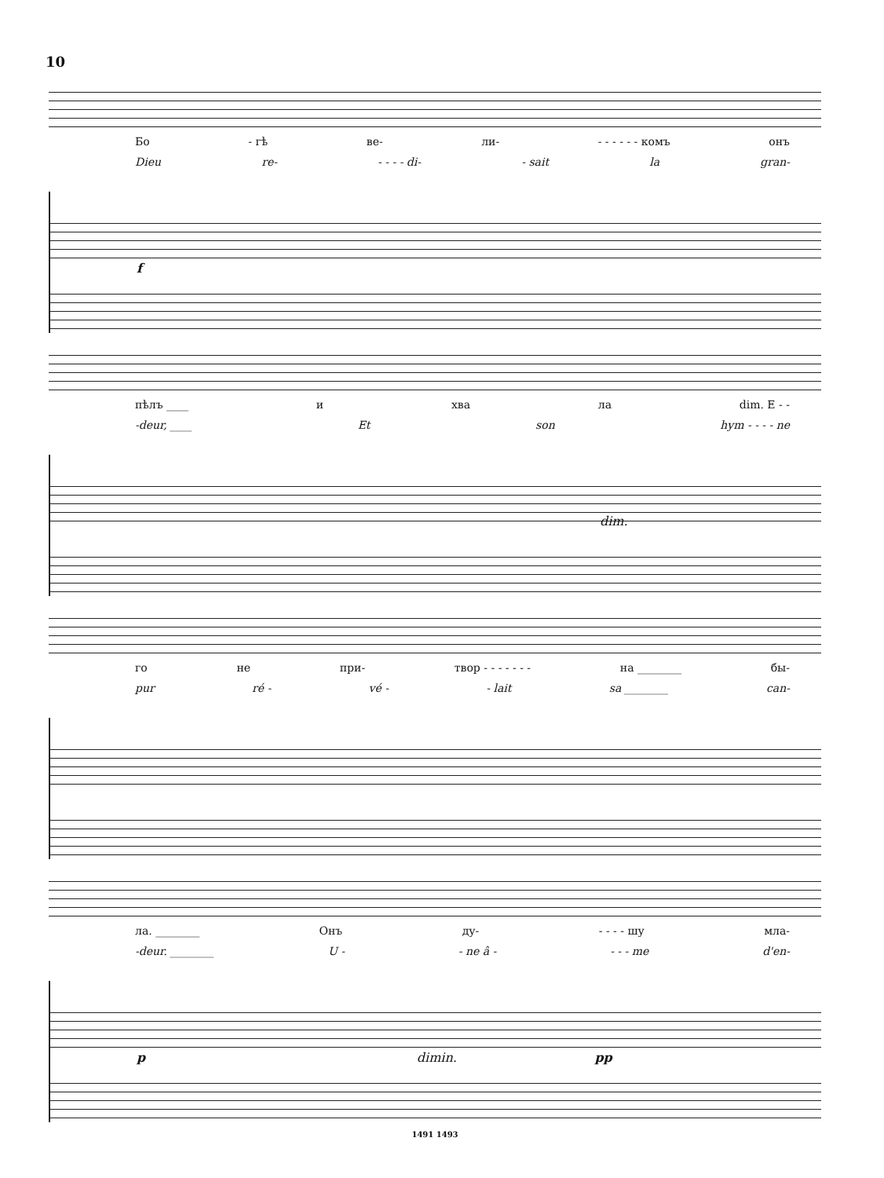10
Бо - гѣ ве- ли- - - - - - - комъ онъ
Dieu re- - - - - di- - sait la gran-
f
пѣлъ ____ и хва ла dim. Е - -
-deur, ____ Et son hym - - - - ne
dim.
го не при- твор - - - - - - - на ________ бы-
pur ré - vé - - lait sa ________ can-
ла. ________ Онъ ду- - - - - шу мла-
-deur. ________ U - - ne â - - - - me d'en-
p dimin. pp
1491 1493